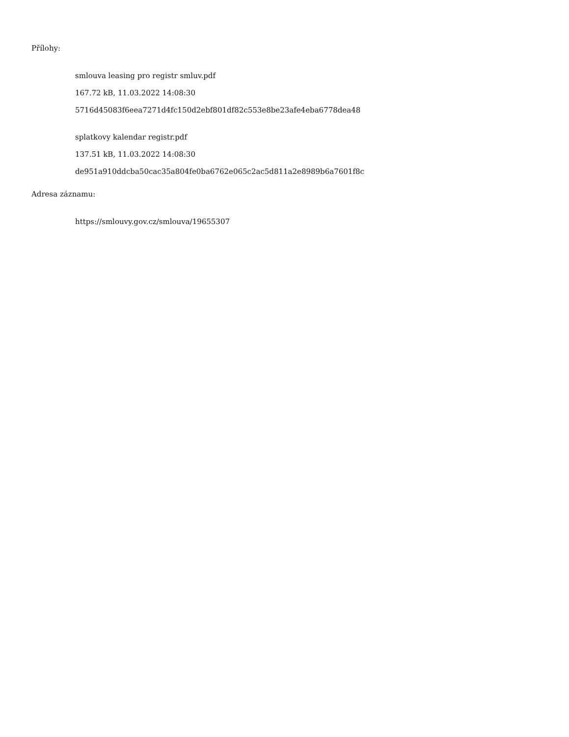Přílohy:
smlouva leasing pro registr smluv.pdf
167.72 kB, 11.03.2022 14:08:30
5716d45083f6eea7271d4fc150d2ebf801df82c553e8be23afe4eba6778dea48
splatkovy kalendar registr.pdf
137.51 kB, 11.03.2022 14:08:30
de951a910ddcba50cac35a804fe0ba6762e065c2ac5d811a2e8989b6a7601f8c
Adresa záznamu:
https://smlouvy.gov.cz/smlouva/19655307